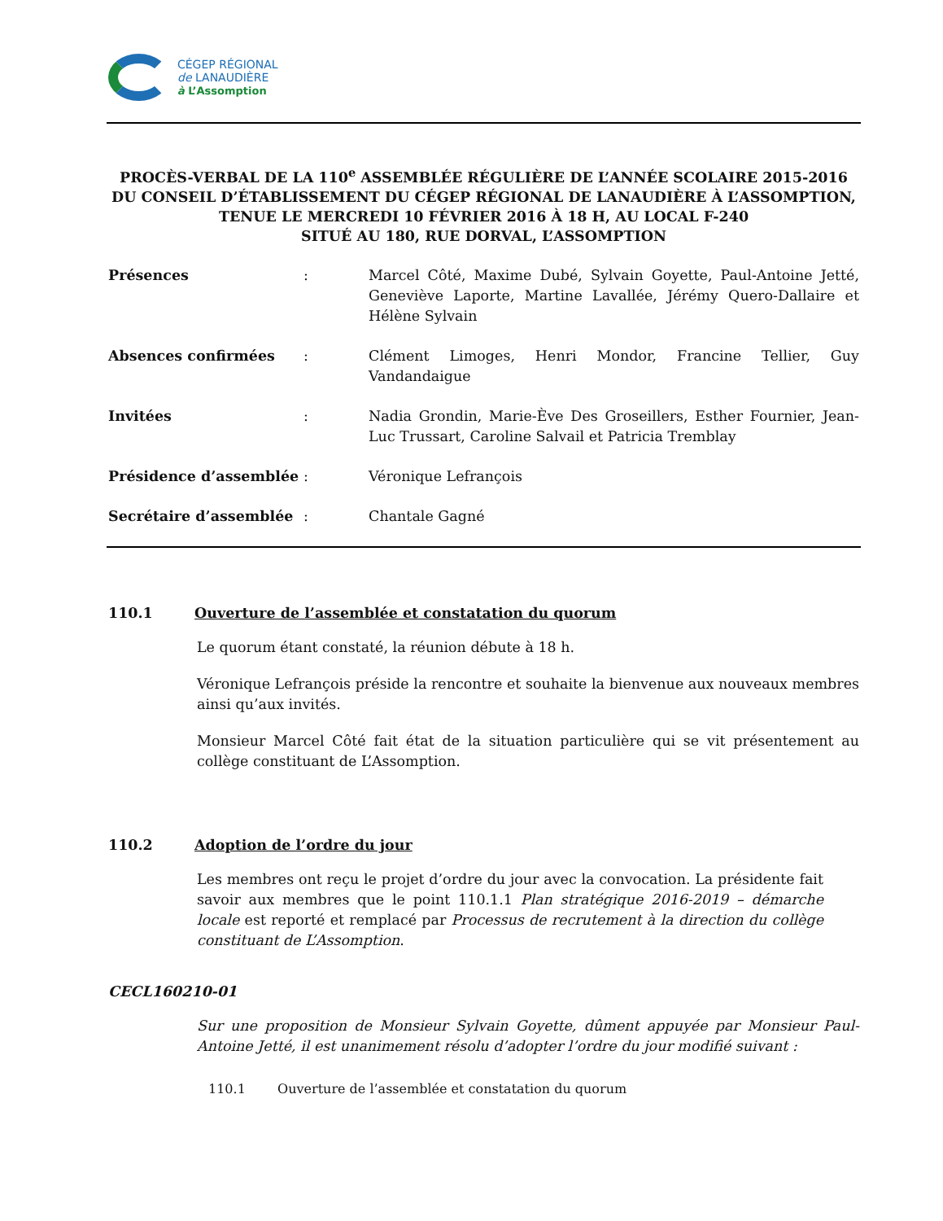CÉGEP RÉGIONAL
de LANAUDIÈRE
à L’Assomption
PROCÈS-VERBAL DE LA 110<sup>e</sup> ASSEMBLÉE RÉGULIÈRE DE L’ANNÉE SCOLAIRE 2015-2016
DU CONSEIL D’ÉTABLISSEMENT DU CÉGEP RÉGIONAL DE LANAUDIÈRE À L’ASSOMPTION,
TENUE LE MERCREDI 10 FÉVRIER 2016 À 18 H, AU LOCAL F-240
SITUÉ AU 180, RUE DORVAL, L’ASSOMPTION
Présences : Marcel Côté, Maxime Dubé, Sylvain Goyette, Paul-Antoine Jetté, Geneviève Laporte, Martine Lavallée, Jérémy Quero-Dallaire et Hélène Sylvain
Absences confirmées : Clément Limoges, Henri Mondor, Francine Tellier, Guy Vandandaigue
Invitées : Nadia Grondin, Marie-Ève Des Groseillers, Esther Fournier, Jean-Luc Trussart, Caroline Salvail et Patricia Tremblay
Présidence d’assemblée : Véronique Lefrançois
Secrétaire d’assemblée : Chantale Gagné
110.1 Ouverture de l’assemblée et constatation du quorum
Le quorum étant constaté, la réunion débute à 18 h.
Véronique Lefrançois préside la rencontre et souhaite la bienvenue aux nouveaux membres ainsi qu’aux invités.
Monsieur Marcel Côté fait état de la situation particulière qui se vit présentement au collège constituant de L’Assomption.
110.2 Adoption de l’ordre du jour
Les membres ont reçu le projet d’ordre du jour avec la convocation. La présidente fait savoir aux membres que le point 110.1.1 Plan stratégique 2016-2019 – démarche locale est reporté et remplacé par Processus de recrutement à la direction du collège constituant de L’Assomption.
CECL160210-01
Sur une proposition de Monsieur Sylvain Goyette, dûment appuyée par Monsieur Paul-Antoine Jetté, il est unanimement résolu d’adopter l’ordre du jour modifié suivant :
110.1 Ouverture de l’assemblée et constatation du quorum